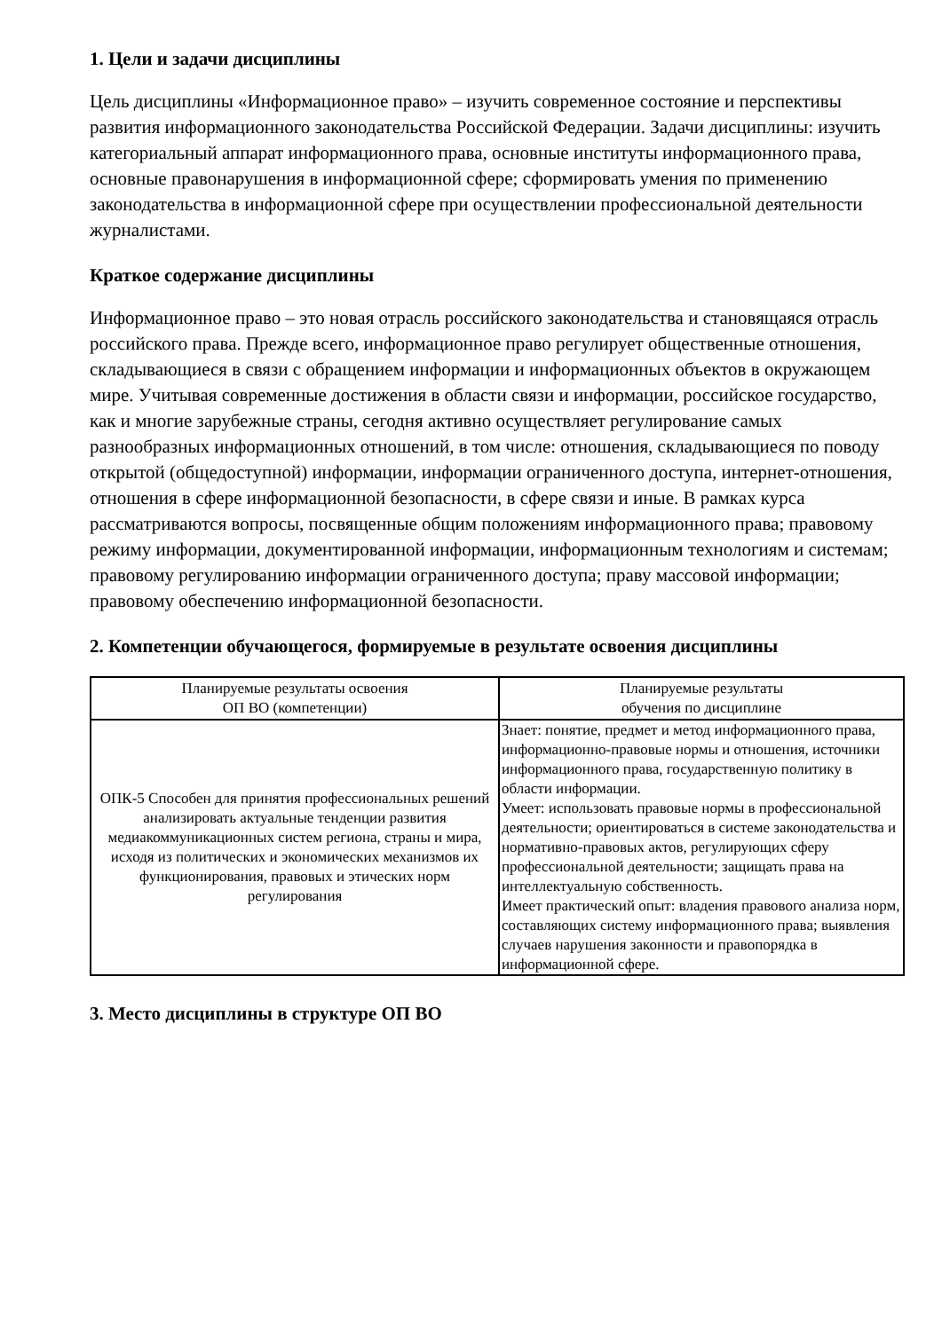1. Цели и задачи дисциплины
Цель дисциплины «Информационное право» – изучить современное состояние и перспективы развития информационного законодательства Российской Федерации. Задачи дисциплины: изучить категориальный аппарат информационного права, основные институты информационного права, основные правонарушения в информационной сфере; сформировать умения по применению законодательства в информационной сфере при осуществлении профессиональной деятельности журналистами.
Краткое содержание дисциплины
Информационное право – это новая отрасль российского законодательства и становящаяся отрасль российского права. Прежде всего, информационное право регулирует общественные отношения, складывающиеся в связи с обращением информации и информационных объектов в окружающем мире. Учитывая современные достижения в области связи и информации, российское государство, как и многие зарубежные страны, сегодня активно осуществляет регулирование самых разнообразных информационных отношений, в том числе: отношения, складывающиеся по поводу открытой (общедоступной) информации, информации ограниченного доступа, интернет-отношения, отношения в сфере информационной безопасности, в сфере связи и иные. В рамках курса рассматриваются вопросы, посвященные общим положениям информационного права; правовому режиму информации, документированной информации, информационным технологиям и системам; правовому регулированию информации ограниченного доступа; праву массовой информации; правовому обеспечению информационной безопасности.
2. Компетенции обучающегося, формируемые в результате освоения дисциплины
| Планируемые результаты освоения ОП ВО (компетенции) | Планируемые результаты обучения по дисциплине |
| --- | --- |
| ОПК-5 Способен для принятия профессиональных решений анализировать актуальные тенденции развития медиакоммуникационных систем региона, страны и мира, исходя из политических и экономических механизмов их функционирования, правовых и этических норм регулирования | Знает: понятие, предмет и метод информационного права, информационно-правовые нормы и отношения, источники информационного права, государственную политику в области информации. Умеет: использовать правовые нормы в профессиональной деятельности; ориентироваться в системе законодательства и нормативно-правовых актов, регулирующих сферу профессиональной деятельности; защищать права на интеллектуальную собственность. Имеет практический опыт: владения правового анализа норм, составляющих систему информационного права; выявления случаев нарушения законности и правопорядка в информационной сфере. |
3. Место дисциплины в структуре ОП ВО